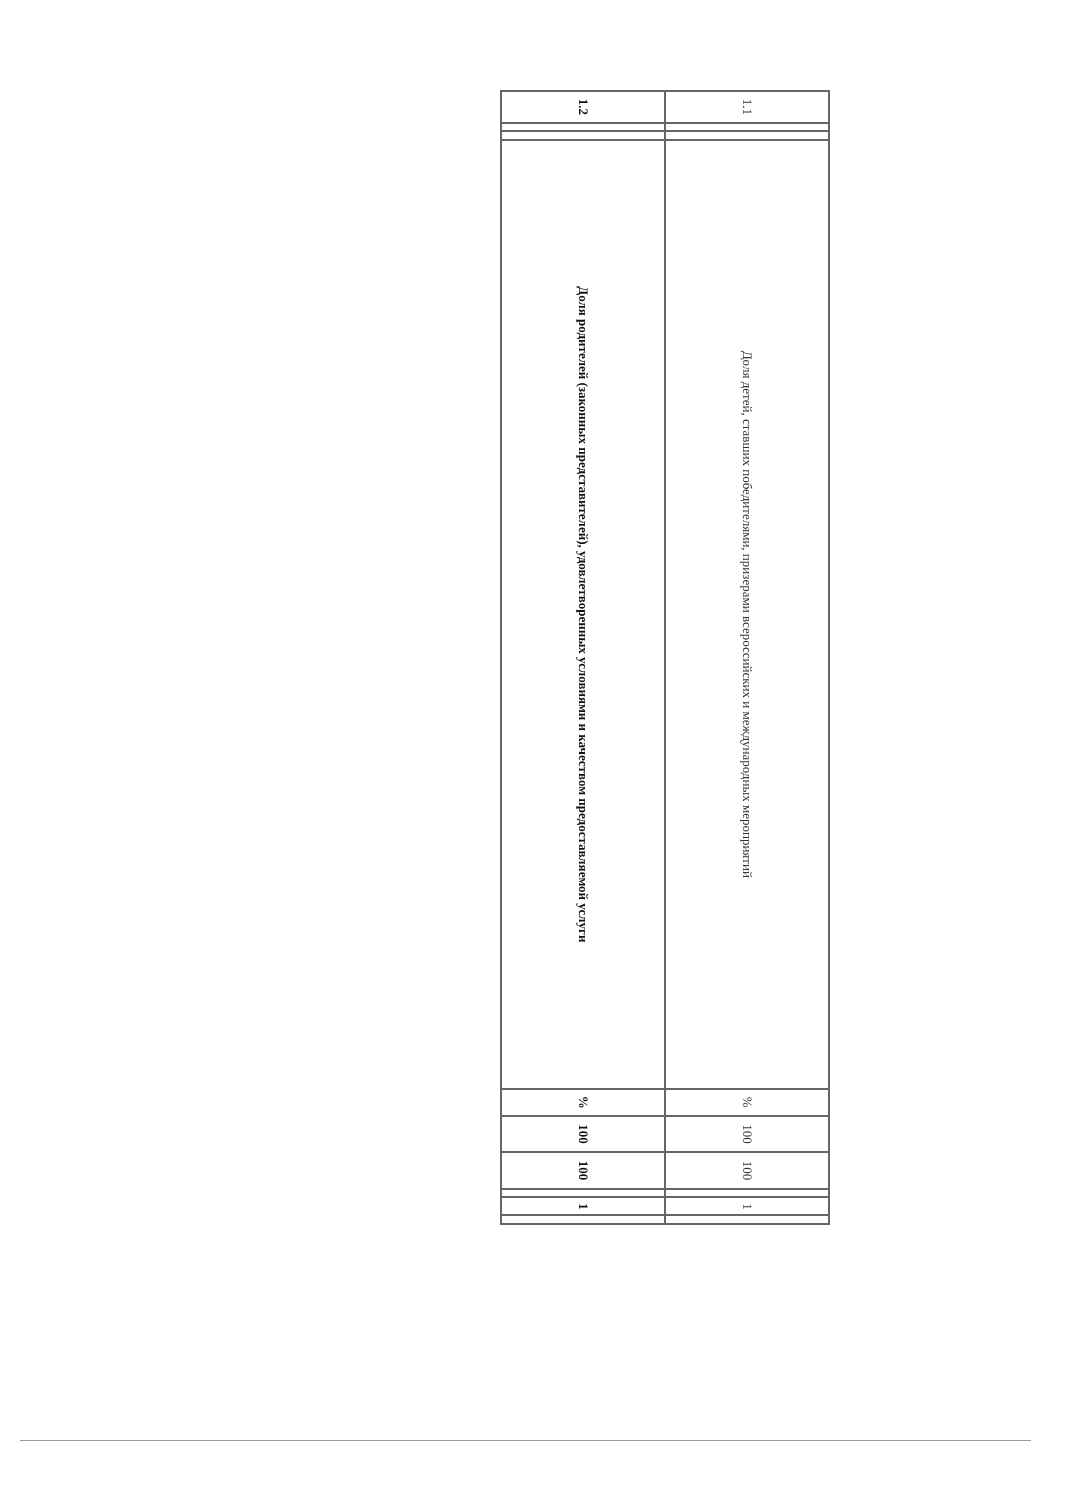| 1.1 | | | Доля детей, ставших победителями, призерами всероссийских и международных мероприятий | % | 100 | 100 | | 1 | |
| 1.2 | | | Доля родителей (законных представителей), удовлетворенных условиями и качеством предоставляемой услуги | % | 100 | 100 | | 1 | |